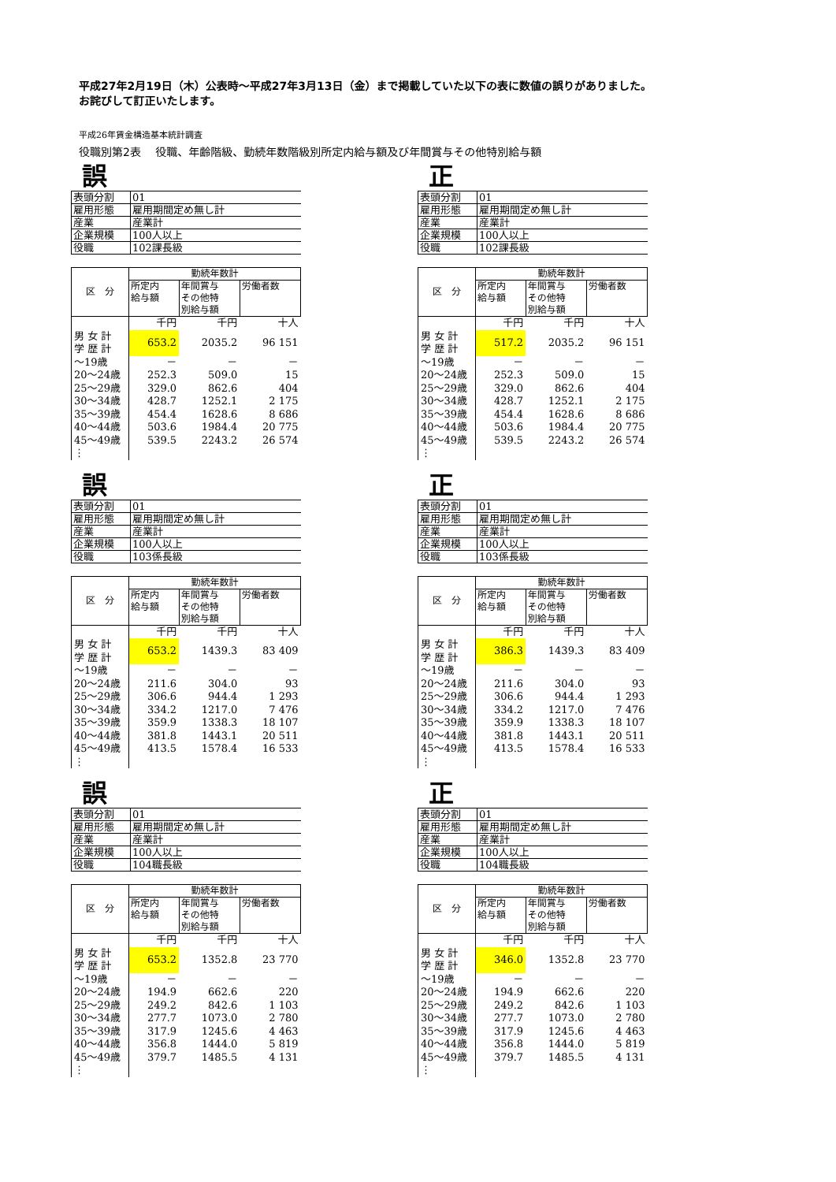平成27年2月19日（木）公表時～平成27年3月13日（金）まで掲載していた以下の表に数値の誤りがありました。
お詫びして訂正いたします。
平成26年賃金構造基本統計調査
役職別第2表　 役職、年齢階級、勤続年数階級別所定内給与額及び年間賞与その他特別給与額
誤
| 表頭分割 | 01 |
| 雇用形態 | 雇用期間定め無し計 |
| 産業 | 産業計 |
| 企業規模 | 100人以上 |
| 役職 | 102課長級 |
| 区 分 | 勤続年数計 | | |
| --- | --- | --- | --- |
| | 所定内 給与額 | 年間賞与 その他特 別給与額 | 労働者数 |
| | 千円 | 千円 | 十人 |
| 男 女 計 学 歴 計 | 653.2 | 2035.2 | 96 151 |
| ～19歳 | － | － | － |
| 20～24歳 | 252.3 | 509.0 | 15 |
| 25～29歳 | 329.0 | 862.6 | 404 |
| 30～34歳 | 428.7 | 1252.1 | 2 175 |
| 35～39歳 | 454.4 | 1628.6 | 8 686 |
| 40～44歳 | 503.6 | 1984.4 | 20 775 |
| 45～49歳 | 539.5 | 2243.2 | 26 574 |
| ⋮ | | | |
正
| 表頭分割 | 01 |
| 雇用形態 | 雇用期間定め無し計 |
| 産業 | 産業計 |
| 企業規模 | 100人以上 |
| 役職 | 102課長級 |
| 区 分 | 勤続年数計 | | |
| --- | --- | --- | --- |
| | 所定内 給与額 | 年間賞与 その他特 別給与額 | 労働者数 |
| | 千円 | 千円 | 十人 |
| 男 女 計 学 歴 計 | 517.2 | 2035.2 | 96 151 |
| ～19歳 | － | － | － |
| 20～24歳 | 252.3 | 509.0 | 15 |
| 25～29歳 | 329.0 | 862.6 | 404 |
| 30～34歳 | 428.7 | 1252.1 | 2 175 |
| 35～39歳 | 454.4 | 1628.6 | 8 686 |
| 40～44歳 | 503.6 | 1984.4 | 20 775 |
| 45～49歳 | 539.5 | 2243.2 | 26 574 |
| ⋮ | | | |
誤
| 表頭分割 | 01 |
| 雇用形態 | 雇用期間定め無し計 |
| 産業 | 産業計 |
| 企業規模 | 100人以上 |
| 役職 | 103係長級 |
| 区 分 | 勤続年数計 | | |
| --- | --- | --- | --- |
| | 所定内 給与額 | 年間賞与 その他特 別給与額 | 労働者数 |
| | 千円 | 千円 | 十人 |
| 男 女 計 学 歴 計 | 653.2 | 1439.3 | 83 409 |
| ～19歳 | － | － | － |
| 20～24歳 | 211.6 | 304.0 | 93 |
| 25～29歳 | 306.6 | 944.4 | 1 293 |
| 30～34歳 | 334.2 | 1217.0 | 7 476 |
| 35～39歳 | 359.9 | 1338.3 | 18 107 |
| 40～44歳 | 381.8 | 1443.1 | 20 511 |
| 45～49歳 | 413.5 | 1578.4 | 16 533 |
| ⋮ | | | |
正
| 表頭分割 | 01 |
| 雇用形態 | 雇用期間定め無し計 |
| 産業 | 産業計 |
| 企業規模 | 100人以上 |
| 役職 | 103係長級 |
| 区 分 | 勤続年数計 | | |
| --- | --- | --- | --- |
| | 所定内 給与額 | 年間賞与 その他特 別給与額 | 労働者数 |
| | 千円 | 千円 | 十人 |
| 男 女 計 学 歴 計 | 386.3 | 1439.3 | 83 409 |
| ～19歳 | － | － | － |
| 20～24歳 | 211.6 | 304.0 | 93 |
| 25～29歳 | 306.6 | 944.4 | 1 293 |
| 30～34歳 | 334.2 | 1217.0 | 7 476 |
| 35～39歳 | 359.9 | 1338.3 | 18 107 |
| 40～44歳 | 381.8 | 1443.1 | 20 511 |
| 45～49歳 | 413.5 | 1578.4 | 16 533 |
| ⋮ | | | |
誤
| 表頭分割 | 01 |
| 雇用形態 | 雇用期間定め無し計 |
| 産業 | 産業計 |
| 企業規模 | 100人以上 |
| 役職 | 104職長級 |
| 区 分 | 勤続年数計 | | |
| --- | --- | --- | --- |
| | 所定内 給与額 | 年間賞与 その他特 別給与額 | 労働者数 |
| | 千円 | 千円 | 十人 |
| 男 女 計 学 歴 計 | 653.2 | 1352.8 | 23 770 |
| ～19歳 | － | － | － |
| 20～24歳 | 194.9 | 662.6 | 220 |
| 25～29歳 | 249.2 | 842.6 | 1 103 |
| 30～34歳 | 277.7 | 1073.0 | 2 780 |
| 35～39歳 | 317.9 | 1245.6 | 4 463 |
| 40～44歳 | 356.8 | 1444.0 | 5 819 |
| 45～49歳 | 379.7 | 1485.5 | 4 131 |
| ⋮ | | | |
正
| 表頭分割 | 01 |
| 雇用形態 | 雇用期間定め無し計 |
| 産業 | 産業計 |
| 企業規模 | 100人以上 |
| 役職 | 104職長級 |
| 区 分 | 勤続年数計 | | |
| --- | --- | --- | --- |
| | 所定内 給与額 | 年間賞与 その他特 別給与額 | 労働者数 |
| | 千円 | 千円 | 十人 |
| 男 女 計 学 歴 計 | 346.0 | 1352.8 | 23 770 |
| ～19歳 | － | － | － |
| 20～24歳 | 194.9 | 662.6 | 220 |
| 25～29歳 | 249.2 | 842.6 | 1 103 |
| 30～34歳 | 277.7 | 1073.0 | 2 780 |
| 35～39歳 | 317.9 | 1245.6 | 4 463 |
| 40～44歳 | 356.8 | 1444.0 | 5 819 |
| 45～49歳 | 379.7 | 1485.5 | 4 131 |
| ⋮ | | | |